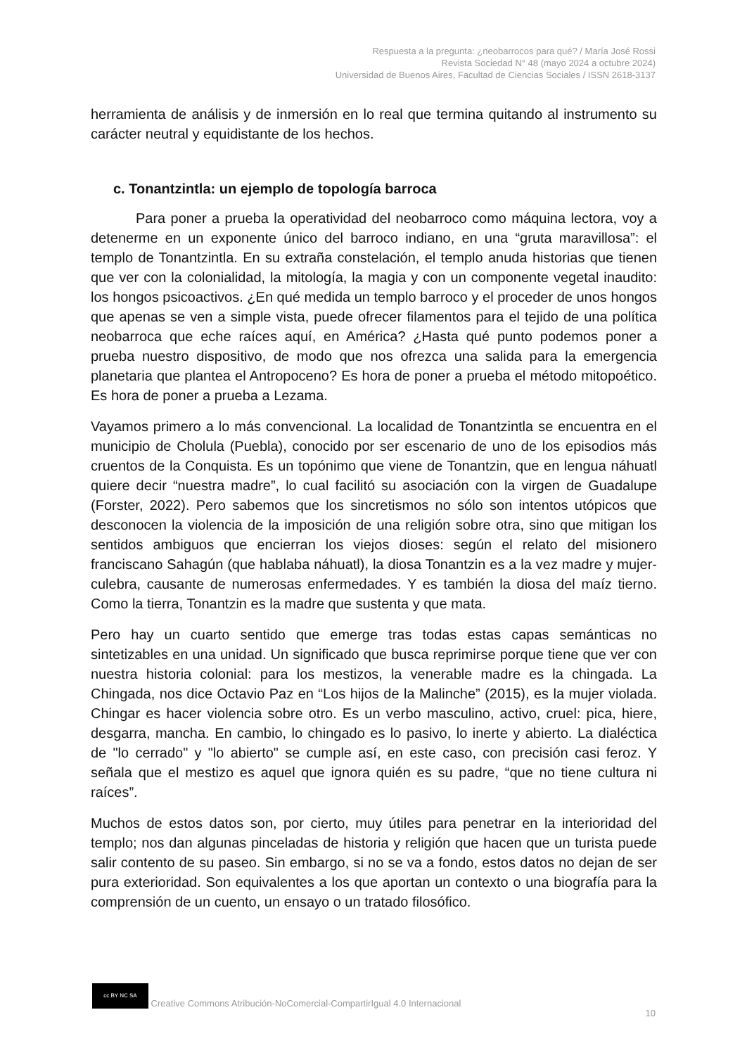Respuesta a la pregunta: ¿neobarrocos para qué? / María José Rossi
Revista Sociedad N° 48 (mayo 2024 a octubre 2024)
Universidad de Buenos Aires, Facultad de Ciencias Sociales / ISSN 2618-3137
herramienta de análisis y de inmersión en lo real que termina quitando al instrumento su carácter neutral y equidistante de los hechos.
c. Tonantzintla: un ejemplo de topología barroca
Para poner a prueba la operatividad del neobarroco como máquina lectora, voy a detenerme en un exponente único del barroco indiano, en una “gruta maravillosa”: el templo de Tonantzintla. En su extraña constelación, el templo anuda historias que tienen que ver con la colonialidad, la mitología, la magia y con un componente vegetal inaudito: los hongos psicoactivos. ¿En qué medida un templo barroco y el proceder de unos hongos que apenas se ven a simple vista, puede ofrecer filamentos para el tejido de una política neobarroca que eche raíces aquí, en América? ¿Hasta qué punto podemos poner a prueba nuestro dispositivo, de modo que nos ofrezca una salida para la emergencia planetaria que plantea el Antropoceno? Es hora de poner a prueba el método mitopoético. Es hora de poner a prueba a Lezama.
Vayamos primero a lo más convencional. La localidad de Tonantzintla se encuentra en el municipio de Cholula (Puebla), conocido por ser escenario de uno de los episodios más cruentos de la Conquista. Es un topónimo que viene de Tonantzin, que en lengua náhuatl quiere decir “nuestra madre”, lo cual facilitó su asociación con la virgen de Guadalupe (Forster, 2022). Pero sabemos que los sincretismos no sólo son intentos utópicos que desconocen la violencia de la imposición de una religión sobre otra, sino que mitigan los sentidos ambiguos que encierran los viejos dioses: según el relato del misionero franciscano Sahagún (que hablaba náhuatl), la diosa Tonantzin es a la vez madre y mujer-culebra, causante de numerosas enfermedades. Y es también la diosa del maíz tierno. Como la tierra, Tonantzin es la madre que sustenta y que mata.
Pero hay un cuarto sentido que emerge tras todas estas capas semánticas no sintetizables en una unidad. Un significado que busca reprimirse porque tiene que ver con nuestra historia colonial: para los mestizos, la venerable madre es la chingada. La Chingada, nos dice Octavio Paz en “Los hijos de la Malinche” (2015), es la mujer violada. Chingar es hacer violencia sobre otro. Es un verbo masculino, activo, cruel: pica, hiere, desgarra, mancha. En cambio, lo chingado es lo pasivo, lo inerte y abierto. La dialéctica de "lo cerrado" y "lo abierto" se cumple así, en este caso, con precisión casi feroz. Y señala que el mestizo es aquel que ignora quién es su padre, “que no tiene cultura ni raíces”.
Muchos de estos datos son, por cierto, muy útiles para penetrar en la interioridad del templo; nos dan algunas pinceladas de historia y religión que hacen que un turista puede salir contento de su paseo. Sin embargo, si no se va a fondo, estos datos no dejan de ser pura exterioridad. Son equivalentes a los que aportan un contexto o una biografía para la comprensión de un cuento, un ensayo o un tratado filosófico.
cc BY NC SA Creative Commons Atribución-NoComercial-CompartirIgual 4.0 Internacional
10